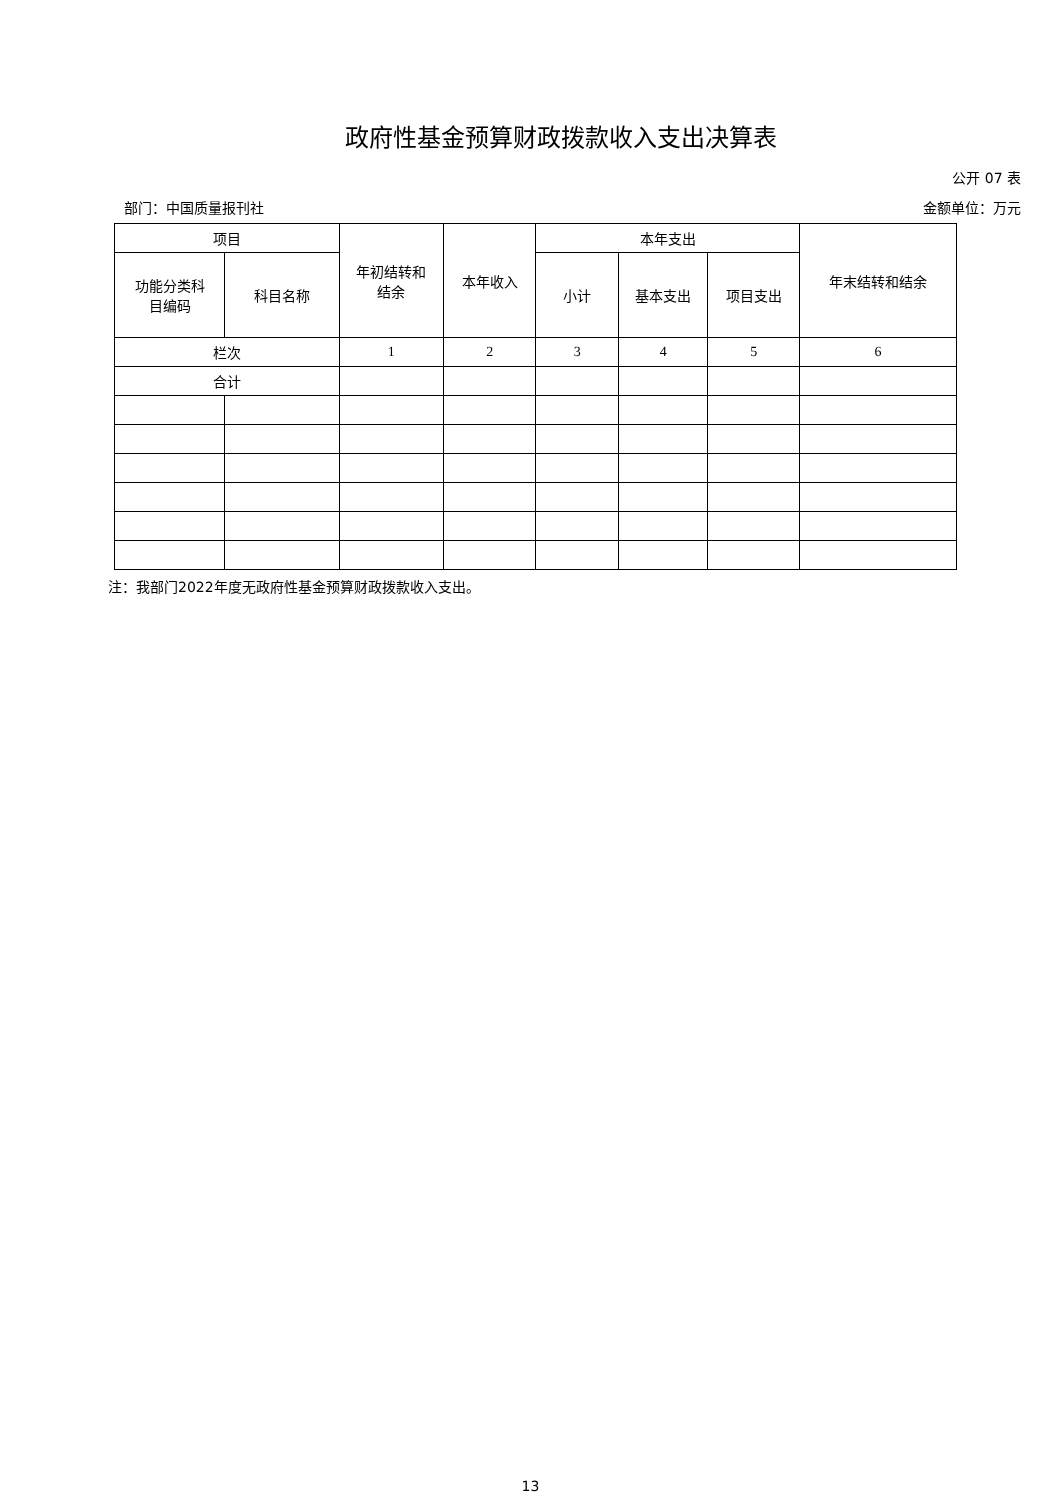政府性基金预算财政拨款收入支出决算表
公开 07 表
部门：中国质量报刊社 金额单位：万元
| 项目 | | 年初结转和 结余 | 本年收入 | 本年支出 | | | 年末结转和结余 |
| --- | --- | --- | --- | --- | --- | --- | --- |
| 功能分类科 目编码 | 科目名称 | | | 小计 | 基本支出 | 项目支出 | |
| 栏次 | | 1 | 2 | 3 | 4 | 5 | 6 |
| 合计 | | | | | | | |
注：我部门2022年度无政府性基金预算财政拨款收入支出。
13